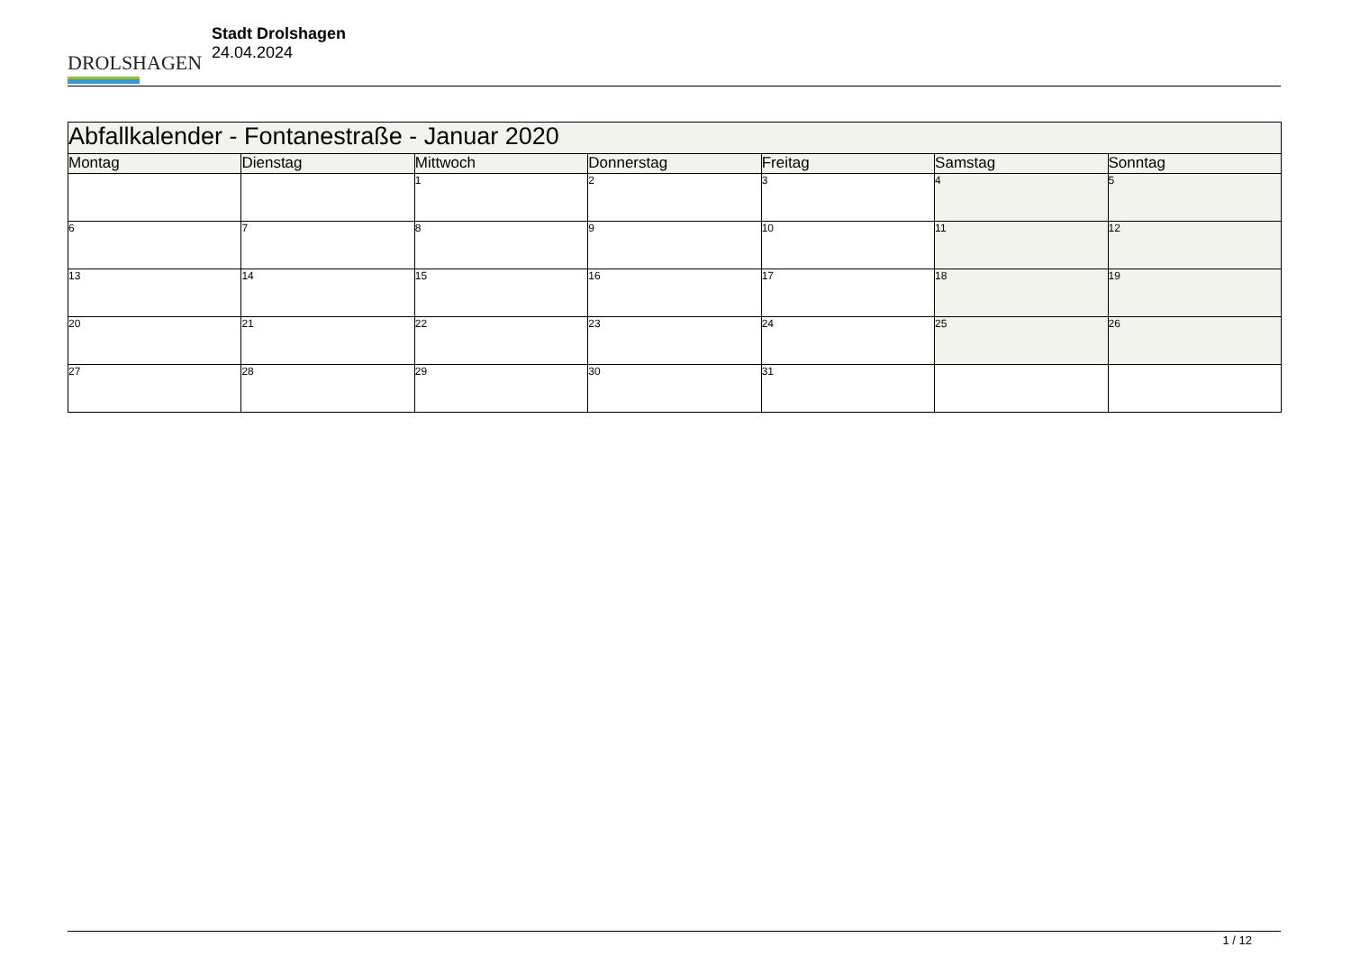DROLSHAGEN
Stadt Drolshagen
24.04.2024
| Abfallkalender - Fontanestraße - Januar 2020 | | | | | | |
| Montag | Dienstag | Mittwoch | Donnerstag | Freitag | Samstag | Sonntag |
| | | 1 | 2 | 3 | 4 | 5 |
| 6 | 7 | 8 | 9 | 10 | 11 | 12 |
| 13 | 14 | 15 | 16 | 17 | 18 | 19 |
| 20 | 21 | 22 | 23 | 24 | 25 | 26 |
| 27 | 28 | 29 | 30 | 31 | | |
1 / 12